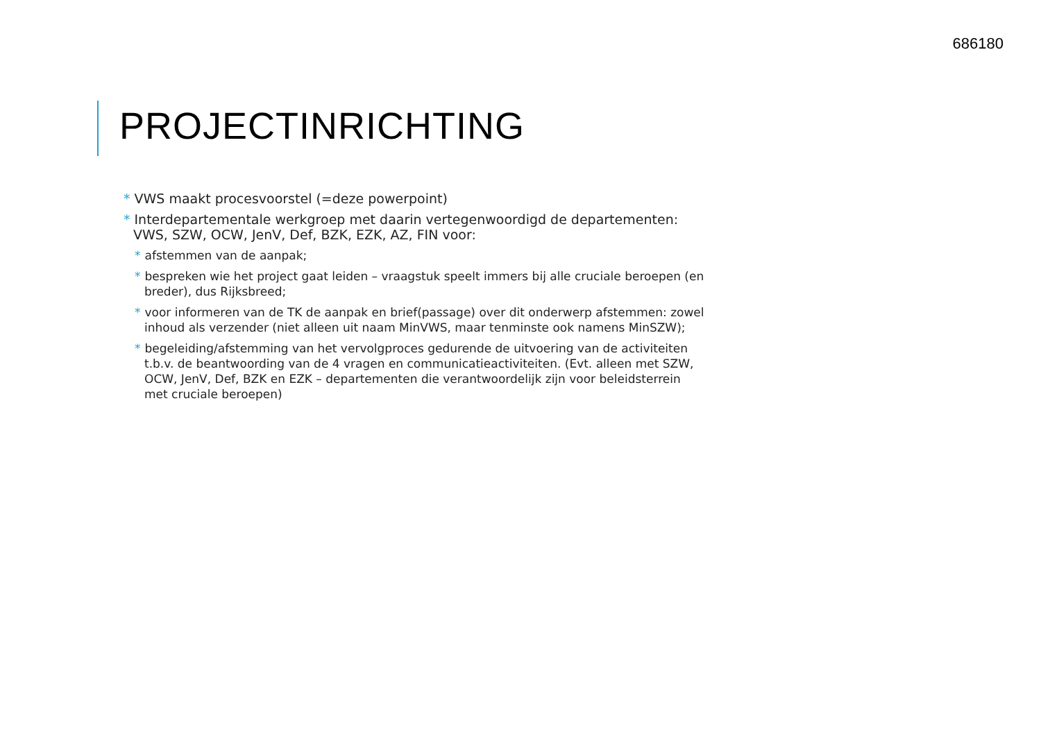686180
PROJECTINRICHTING
* VWS maakt procesvoorstel (=deze powerpoint)
* Interdepartementale werkgroep met daarin vertegenwoordigd de departementen: VWS, SZW, OCW, JenV, Def, BZK, EZK, AZ, FIN voor:
* afstemmen van de aanpak;
* bespreken wie het project gaat leiden – vraagstuk speelt immers bij alle cruciale beroepen (en breder), dus Rijksbreed;
* voor informeren van de TK de aanpak en brief(passage) over dit onderwerp afstemmen: zowel inhoud als verzender (niet alleen uit naam MinVWS, maar tenminste ook namens MinSZW);
* begeleiding/afstemming van het vervolgproces gedurende de uitvoering van de activiteiten t.b.v. de beantwoording van de 4 vragen en communicatieactiviteiten. (Evt. alleen met SZW, OCW, JenV, Def, BZK en EZK – departementen die verantwoordelijk zijn voor beleidsterrein met cruciale beroepen)